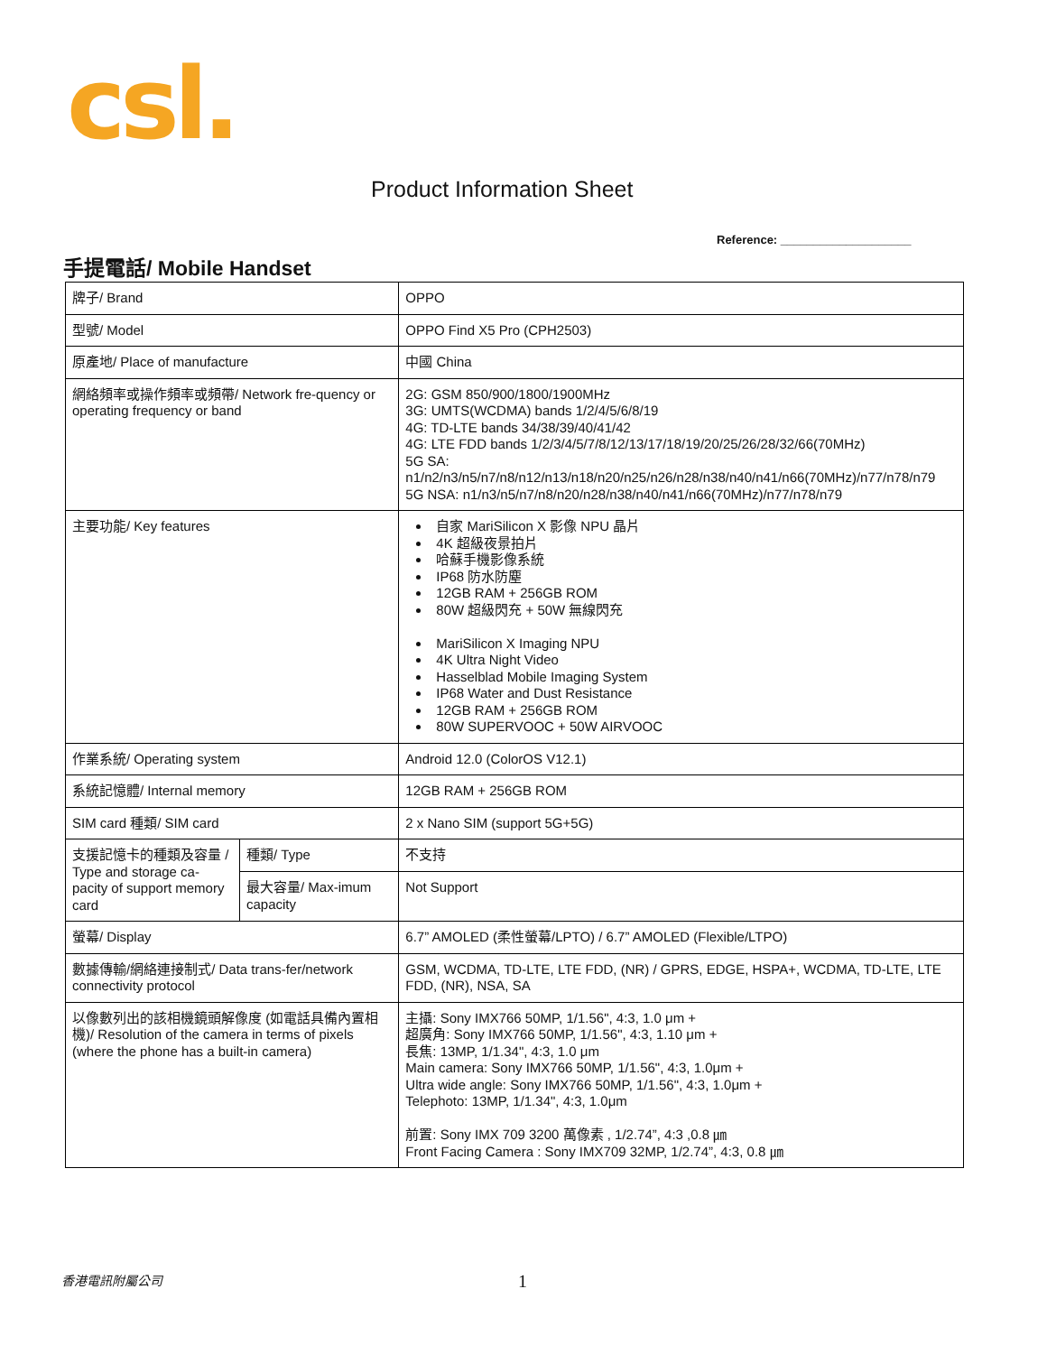csl.
Product Information Sheet
Reference: ____________________
手提電話/ Mobile Handset
| 牌子/ Brand | | OPPO |
| 型號/ Model | | OPPO Find X5 Pro (CPH2503) |
| 原產地/ Place of manufacture | | 中國 China |
| 網絡頻率或操作頻率或頻帶/ Network fre-quency or operating frequency or band | | 2G: GSM 850/900/1800/1900MHz 3G: UMTS(WCDMA) bands 1/2/4/5/6/8/19 4G: TD-LTE bands 34/38/39/40/41/42 4G: LTE FDD bands 1/2/3/4/5/7/8/12/13/17/18/19/20/25/26/28/32/66(70MHz) 5G SA: n1/n2/n3/n5/n7/n8/n12/n13/n18/n20/n25/n26/n28/n38/n40/n41/n66(70MHz)/n77/n78/n79 5G NSA: n1/n3/n5/n7/n8/n20/n28/n38/n40/n41/n66(70MHz)/n77/n78/n79 |
| 主要功能/ Key features | | 自家 MariSilicon X 影像 NPU 晶片 4K 超級夜景拍片 哈蘇手機影像系統 IP68 防水防塵 12GB RAM + 256GB ROM 80W 超級閃充 + 50W 無線閃充 MariSilicon X Imaging NPU 4K Ultra Night Video Hasselblad Mobile Imaging System IP68 Water and Dust Resistance 12GB RAM + 256GB ROM 80W SUPERVOOC + 50W AIRVOOC |
| 作業系統/ Operating system | | Android 12.0 (ColorOS V12.1) |
| 系統記憶體/ Internal memory | | 12GB RAM + 256GB ROM |
| SIM card 種類/ SIM card | | 2 x Nano SIM (support 5G+5G) |
| 支援記憶卡的種類及容量 / Type and storage ca-pacity of support memory card | 種類/ Type | 不支持 |
| | 最大容量/ Max-imum capacity | Not Support |
| 螢幕/ Display | | 6.7” AMOLED (柔性螢幕/LPTO) / 6.7” AMOLED (Flexible/LTPO) |
| 數據傳輸/網絡連接制式/ Data trans-fer/network connectivity protocol | | GSM, WCDMA, TD-LTE, LTE FDD, (NR) / GPRS, EDGE, HSPA+, WCDMA, TD-LTE, LTE FDD, (NR), NSA, SA |
| 以像數列出的該相機鏡頭解像度 (如電話具備內置相機)/ Resolution of the camera in terms of pixels (where the phone has a built-in camera) | | 主攝: Sony IMX766 50MP, 1/1.56", 4:3, 1.0 μm + 超廣角: Sony IMX766 50MP, 1/1.56", 4:3, 1.10 μm + 長焦: 13MP, 1/1.34", 4:3, 1.0 μm Main camera: Sony IMX766 50MP, 1/1.56", 4:3, 1.0μm + Ultra wide angle: Sony IMX766 50MP, 1/1.56", 4:3, 1.0μm + Telephoto: 13MP, 1/1.34", 4:3, 1.0μm 前置: Sony IMX 709 3200 萬像素 , 1/2.74”, 4:3 ,0.8 ㎛ Front Facing Camera : Sony IMX709 32MP, 1/2.74”, 4:3, 0.8 ㎛ |
香港電訊附屬公司 1